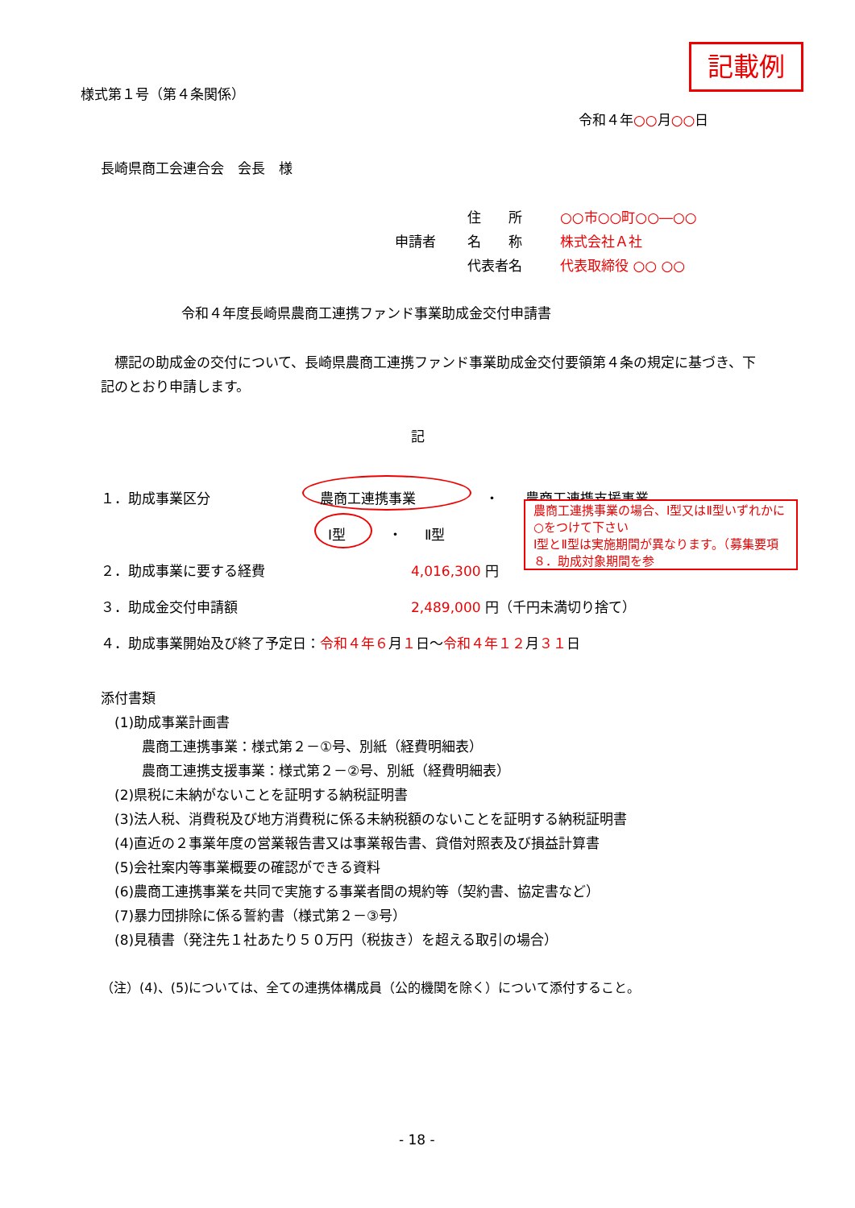記載例
様式第１号（第４条関係）
令和４年○○月○○日
長崎県商工会連合会　会長　様
住　　所 ○○市○○町○○―○○
申請者 名　　称 株式会社Ａ社
代表者名 代表取締役 ○○ ○○
令和４年度長崎県農商工連携ファンド事業助成金交付申請書
　標記の助成金の交付について、長崎県農商工連携ファンド事業助成金交付要領第４条の規定に基づき、下記のとおり申請します。
記
１．助成事業区分 農商工連携事業 ・ 農商工連携支援事業
Ⅰ型 ・ Ⅱ型
２．助成事業に要する経費 4,016,300 円
３．助成金交付申請額 2,489,000 円（千円未満切り捨て）
４．助成事業開始及び終了予定日：令和４年６月１日～令和４年１２月３１日
農商工連携事業の場合、Ⅰ型又はⅡ型いずれかに○をつけて下さい
Ⅰ型とⅡ型は実施期間が異なります。（募集要項８．助成対象期間を参
添付書類
　(1)助成事業計画書
　　　農商工連携事業：様式第２－①号、別紙（経費明細表）
　　　農商工連携支援事業：様式第２－②号、別紙（経費明細表）
　(2)県税に未納がないことを証明する納税証明書
　(3)法人税、消費税及び地方消費税に係る未納税額のないことを証明する納税証明書
　(4)直近の２事業年度の営業報告書又は事業報告書、貸借対照表及び損益計算書
　(5)会社案内等事業概要の確認ができる資料
　(6)農商工連携事業を共同で実施する事業者間の規約等（契約書、協定書など）
　(7)暴力団排除に係る誓約書（様式第２－③号）
　(8)見積書（発注先１社あたり５０万円（税抜き）を超える取引の場合）
（注）(4)、(5)については、全ての連携体構成員（公的機関を除く）について添付すること。
- 18 -